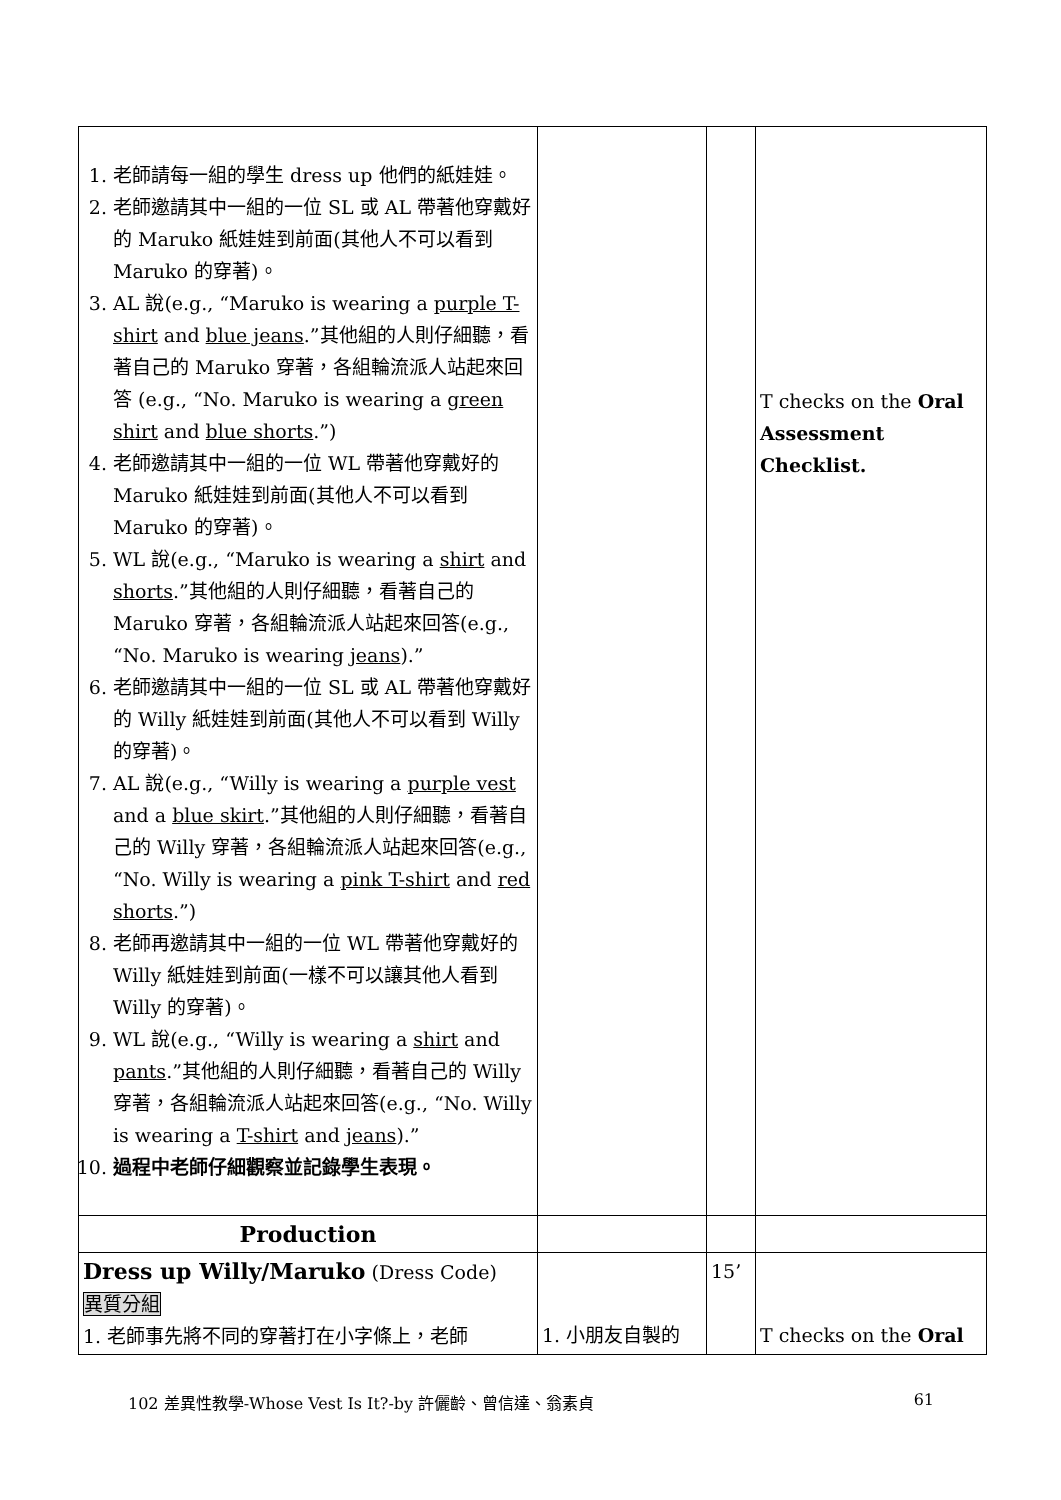| 1. 老師請每一組的學生 dress up 他們的紙娃娃。 2. 老師邀請其中一組的一位 SL 或 AL 帶著他穿戴好的 Maruko 紙娃娃到前面(其他人不可以看到 Maruko 的穿著)。 3. AL 說(e.g., “Maruko is wearing a purple T-shirt and blue jeans .”其他組的人則仔細聽，看著自己的 Maruko 穿著，各組輪流派人站起來回答 (e.g., “No. Maruko is wearing a green shirt and blue shorts .”) 4. 老師邀請其中一組的一位 WL 帶著他穿戴好的 Maruko 紙娃娃到前面(其他人不可以看到 Maruko 的穿著)。 5. WL 說(e.g., “Maruko is wearing a shirt and shorts .”其他組的人則仔細聽，看著自己的 Maruko 穿著，各組輪流派人站起來回答(e.g., “No. Maruko is wearing jeans ).” 6. 老師邀請其中一組的一位 SL 或 AL 帶著他穿戴好的 Willy 紙娃娃到前面(其他人不可以看到 Willy 的穿著)。 7. AL 說(e.g., “Willy is wearing a purple vest and a blue skirt .”其他組的人則仔細聽，看著自己的 Willy 穿著，各組輪流派人站起來回答(e.g., “No. Willy is wearing a pink T-shirt and red shorts .”) 8. 老師再邀請其中一組的一位 WL 帶著他穿戴好的 Willy 紙娃娃到前面(一樣不可以讓其他人看到 Willy 的穿著)。 9. WL 說(e.g., “Willy is wearing a shirt and pants .”其他組的人則仔細聽，看著自己的 Willy 穿著，各組輪流派人站起來回答(e.g., “No. Willy is wearing a T-shirt and jeans ).” 10. 過程中老師仔細觀察並記錄學生表現。 | | | T checks on the Oral Assessment Checklist. |
| Production | | | |
| Dress up Willy/Maruko (Dress Code) 異質分組 1. 老師事先將不同的穿著打在小字條上，老師 | 1. 小朋友自製的 | 15’ | T checks on the Oral |
102 差異性教學-Whose Vest Is It?-by 許儷齡、曾信達、翁素貞 61